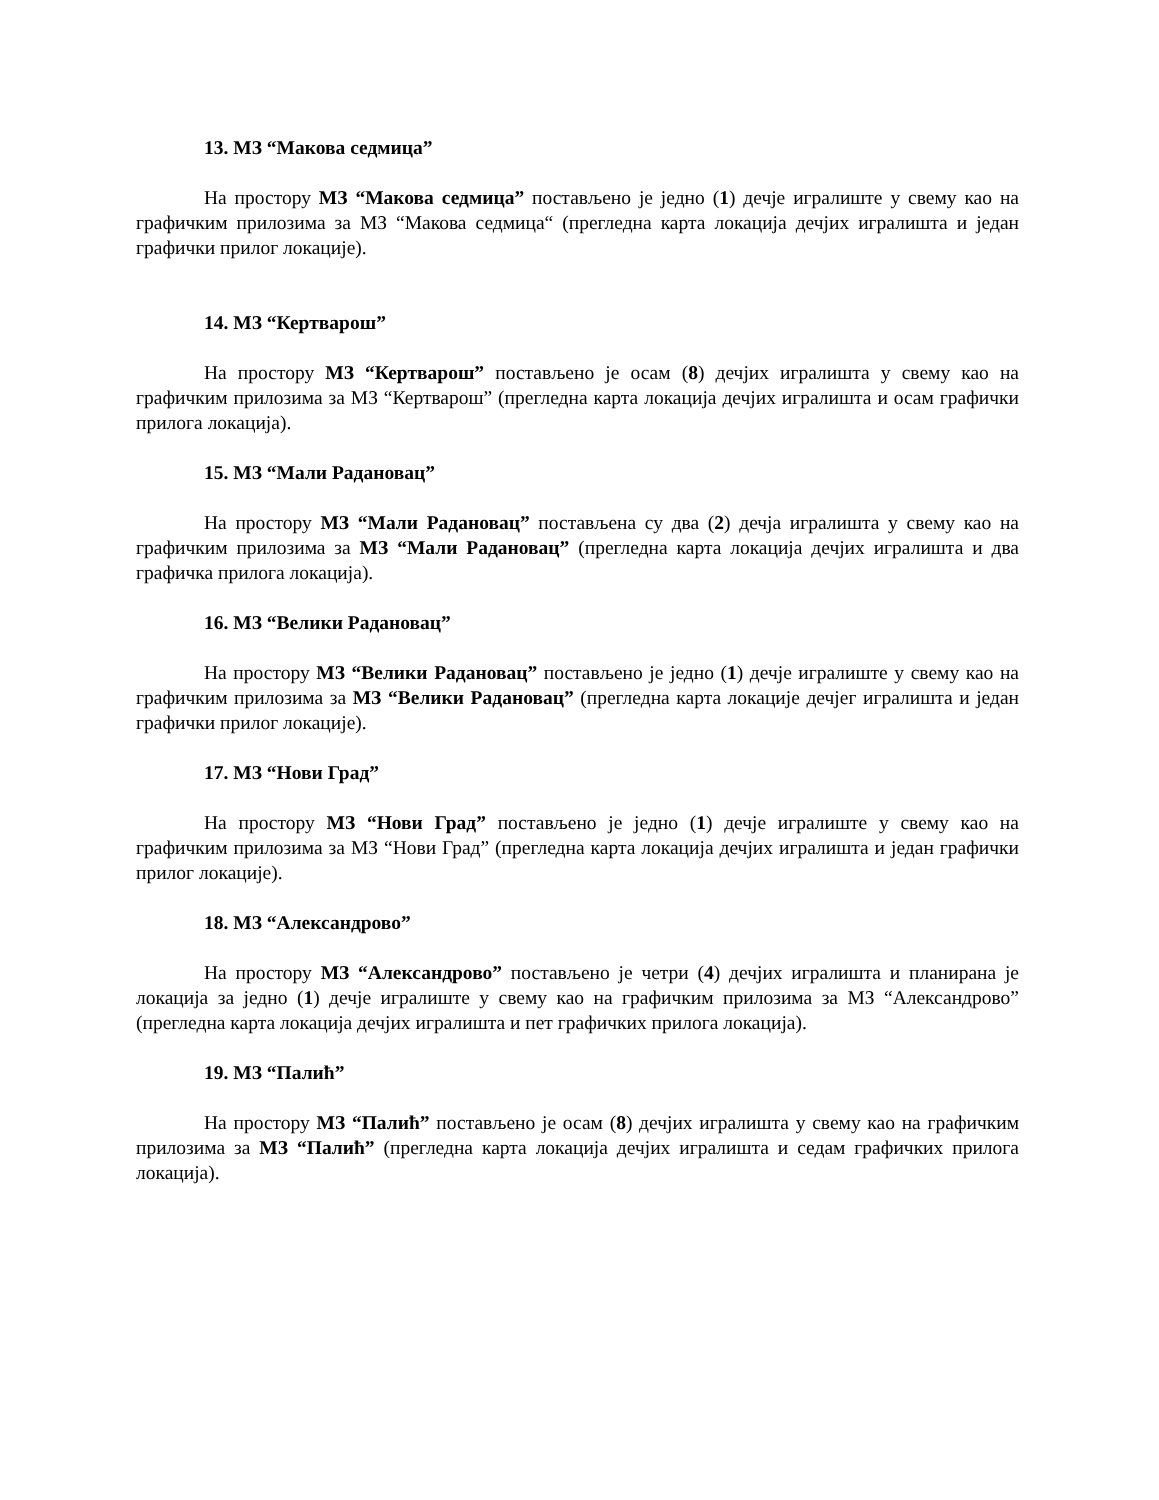13. МЗ “Макова седмица”
На простору МЗ “Макова седмица” постављено је једно (1) дечје игралиште у свему као на графичким прилозима за МЗ “Макова седмица“ (прегледна карта локација дечјих игралишта и један графички прилог локације).
14. МЗ “Кертварош”
На простору МЗ “Кертварош” постављено је осам (8) дечјих игралишта у свему као на графичким прилозима за МЗ “Кертварош” (прегледна карта локација дечјих игралишта и осам графички прилога локација).
15. МЗ “Мали Радановац”
На простору МЗ “Мали Радановац” постављена су два (2) дечја игралишта у свему као на графичким прилозима за МЗ “Мали Радановац” (прегледна карта локација дечјих игралишта и два графичка прилога локација).
16. МЗ “Велики Радановац”
На простору МЗ “Велики Радановац” постављено је једно (1) дечје игралиште у свему као на графичким прилозима за МЗ “Велики Радановац” (прегледна карта локације дечјег игралишта и један графички прилог локације).
17. МЗ “Нови Град”
На простору МЗ “Нови Град” постављено је једно (1) дечје игралиште у свему као на графичким прилозима за МЗ “Нови Град” (прегледна карта локација дечјих игралишта и један графички прилог локације).
18. МЗ “Александрово”
На простору МЗ “Александрово” постављено је четри (4) дечјих игралишта и планирана је локација за једно (1) дечје игралиште у свему као на графичким прилозима за МЗ “Александрово” (прегледна карта локација дечјих игралишта и пет графичких прилога локација).
19. МЗ “Палић”
На простору МЗ “Палић” постављено је осам (8) дечјих игралишта у свему као на графичким прилозима за МЗ “Палић” (прегледна карта локација дечјих игралишта и седам графичких прилога локација).